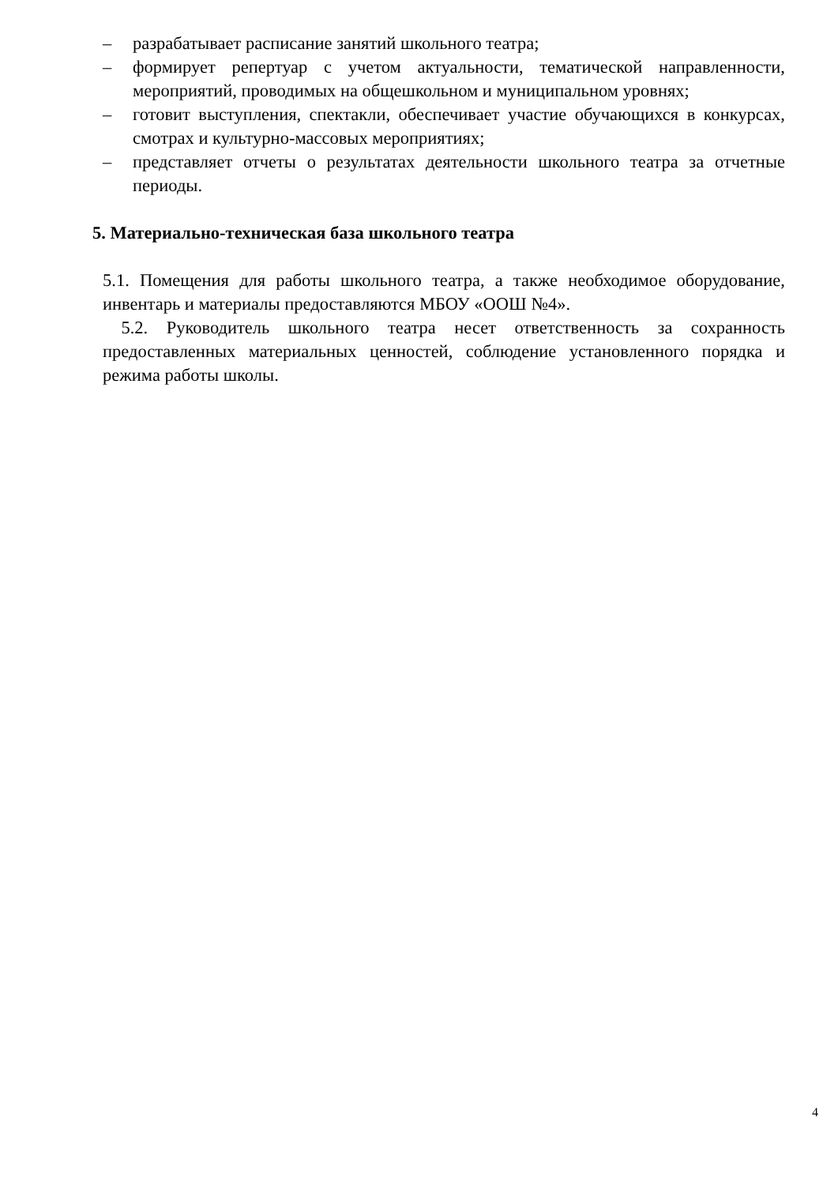– разрабатывает расписание занятий школьного театра;
– формирует репертуар с учетом актуальности, тематической направленности, мероприятий, проводимых на общешкольном и муниципальном уровнях;
– готовит выступления, спектакли, обеспечивает участие обучающихся в конкурсах, смотрах и культурно-массовых мероприятиях;
– представляет отчеты о результатах деятельности школьного театра за отчетные периоды.
5. Материально-техническая база школьного театра
5.1. Помещения для работы школьного театра, а также необходимое оборудование, инвентарь и материалы предоставляются МБОУ «ООШ №4».
5.2. Руководитель школьного театра несет ответственность за сохранность предоставленных материальных ценностей, соблюдение установленного порядка и режима работы школы.
4